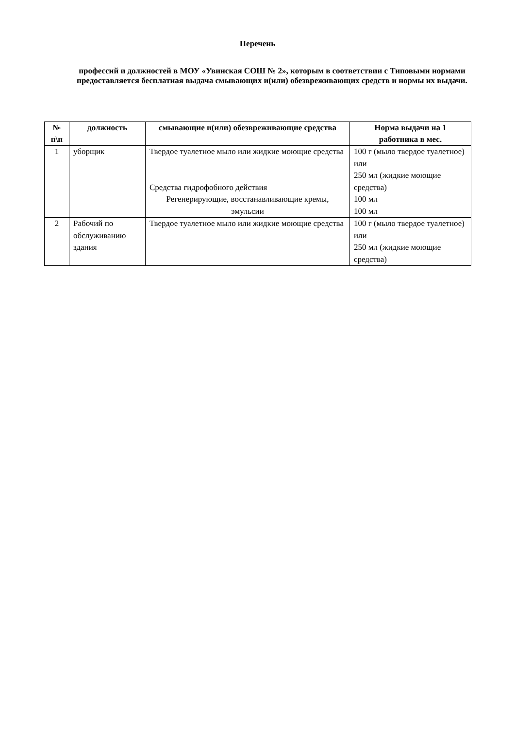Перечень
профессий и должностей в МОУ «Увинская СОШ № 2», которым в соответствии с Типовыми нормами предоставляется бесплатная выдача смывающих и(или) обезвреживающих средств и нормы их выдачи.
| № п\п | должность | смывающие и(или) обезвреживающие средства | Норма выдачи на 1 работника в мес. |
| --- | --- | --- | --- |
| 1 | уборщик | Твердое туалетное мыло или жидкие моющие средства Средства гидрофобного действия Регенерирующие, восстанавливающие кремы, эмульсии | 100 г (мыло твердое туалетное) или 250 мл (жидкие моющие средства) 100 мл 100 мл |
| 2 | Рабочий по обслуживанию здания | Твердое туалетное мыло или жидкие моющие средства | 100 г (мыло твердое туалетное) или 250 мл (жидкие моющие средства) |